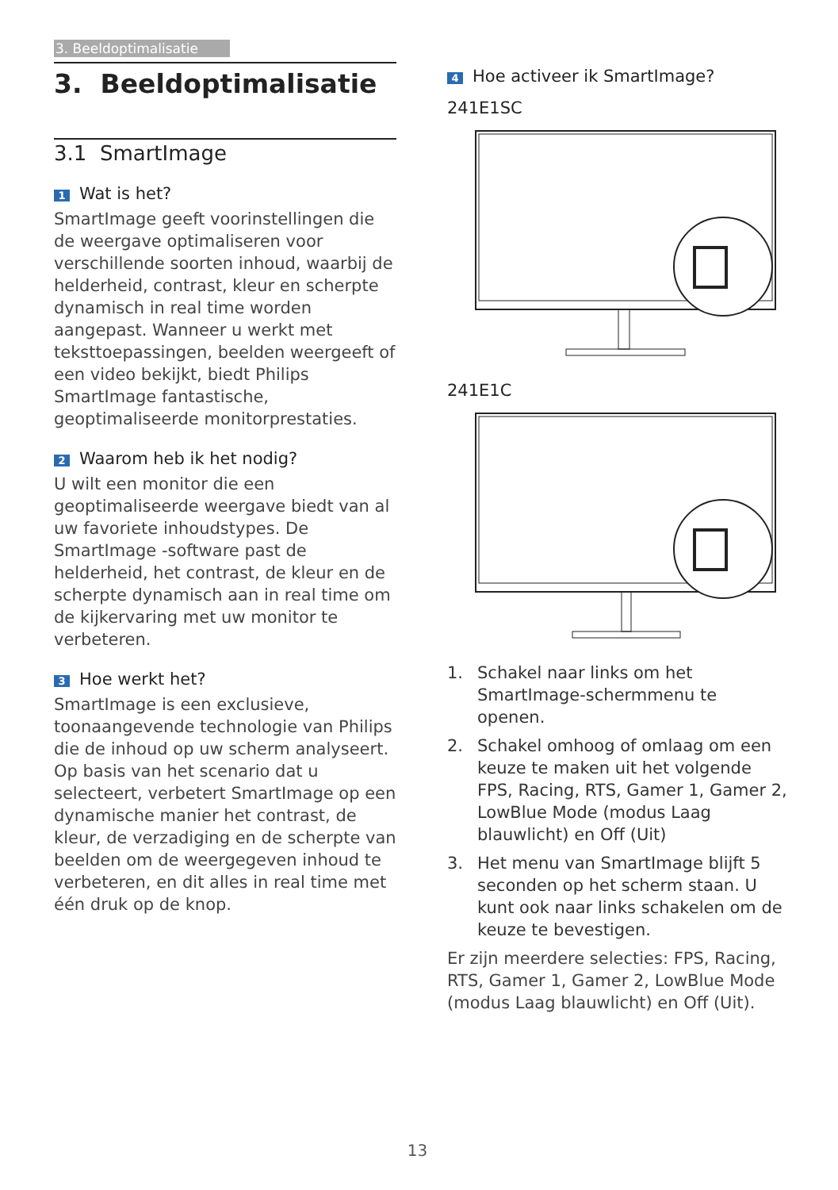3. Beeldoptimalisatie
3. Beeldoptimalisatie
3.1 SmartImage
1 Wat is het?
SmartImage geeft voorinstellingen die de weergave optimaliseren voor verschillende soorten inhoud, waarbij de helderheid, contrast, kleur en scherpte dynamisch in real time worden aangepast. Wanneer u werkt met teksttoepassingen, beelden weergeeft of een video bekijkt, biedt Philips SmartImage fantastische, geoptimaliseerde monitorprestaties.
2 Waarom heb ik het nodig?
U wilt een monitor die een geoptimaliseerde weergave biedt van al uw favoriete inhoudstypes. De SmartImage -software past de helderheid, het contrast, de kleur en de scherpte dynamisch aan in real time om de kijkervaring met uw monitor te verbeteren.
3 Hoe werkt het?
SmartImage is een exclusieve, toonaangevende technologie van Philips die de inhoud op uw scherm analyseert. Op basis van het scenario dat u selecteert, verbetert SmartImage op een dynamische manier het contrast, de kleur, de verzadiging en de scherpte van beelden om de weergegeven inhoud te verbeteren, en dit alles in real time met één druk op de knop.
4 Hoe activeer ik SmartImage?
241E1SC
241E1C
1. Schakel naar links om het SmartImage-schermmenu te openen.
2. Schakel omhoog of omlaag om een keuze te maken uit het volgende FPS, Racing, RTS, Gamer 1, Gamer 2, LowBlue Mode (modus Laag blauwlicht) en Off (Uit)
3. Het menu van SmartImage blijft 5 seconden op het scherm staan. U kunt ook naar links schakelen om de keuze te bevestigen.
Er zijn meerdere selecties: FPS, Racing, RTS, Gamer 1, Gamer 2, LowBlue Mode (modus Laag blauwlicht) en Off (Uit).
13